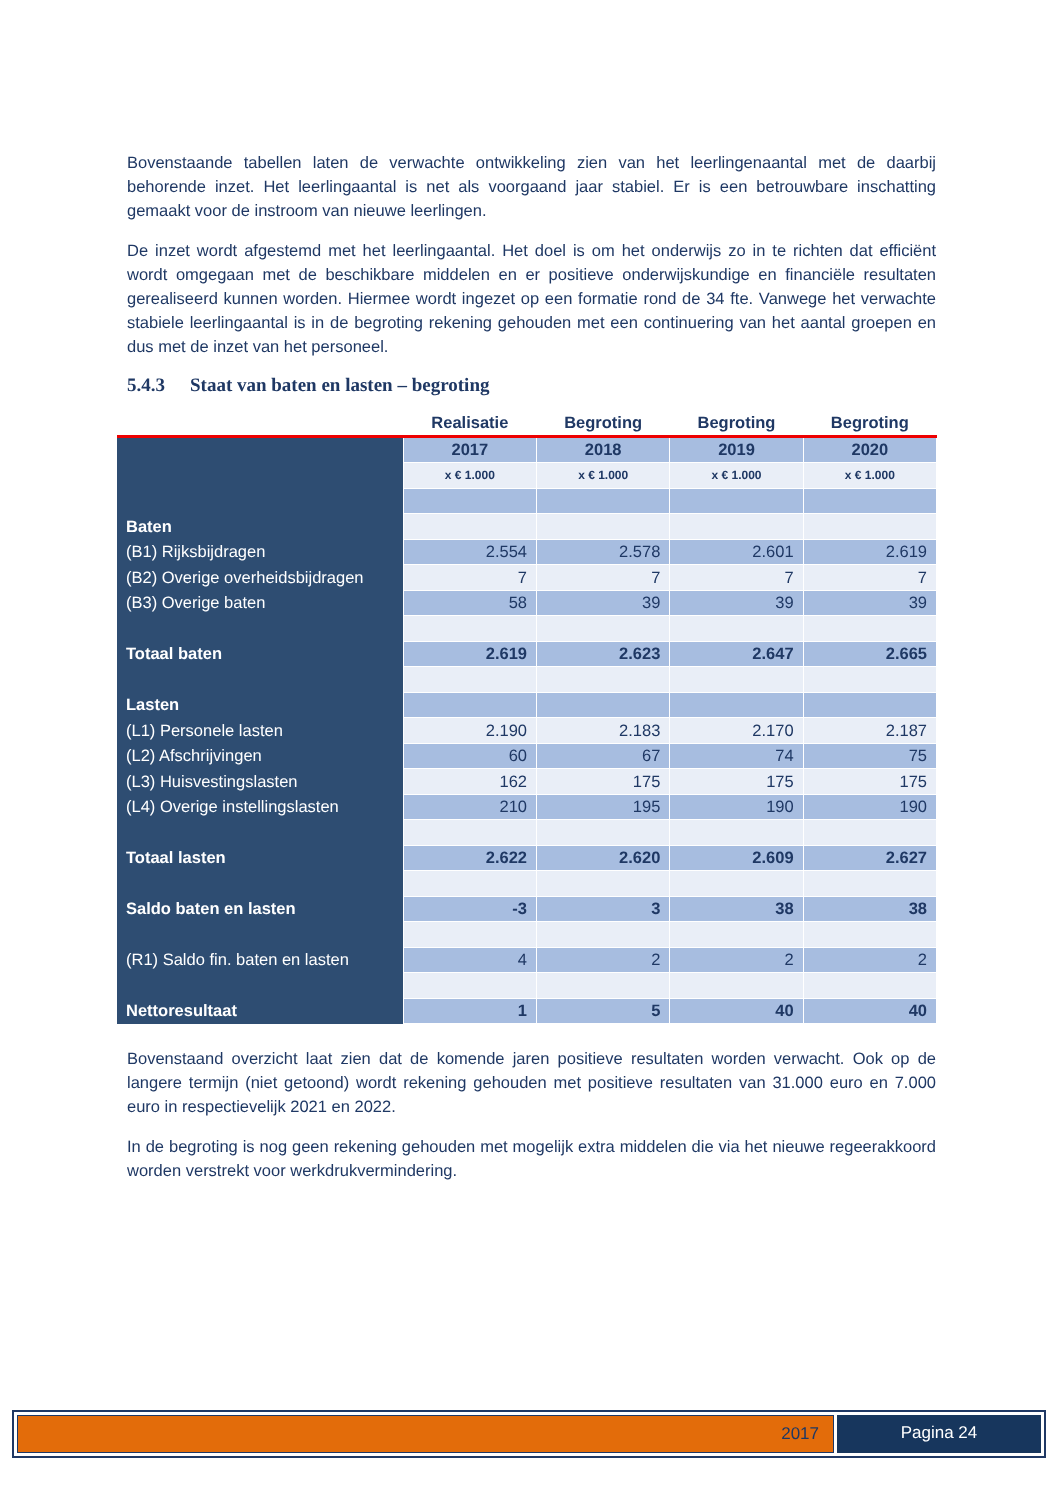Bovenstaande tabellen laten de verwachte ontwikkeling zien van het leerlingenaantal met de daarbij behorende inzet. Het leerlingaantal is net als voorgaand jaar stabiel. Er is een betrouwbare inschatting gemaakt voor de instroom van nieuwe leerlingen.
De inzet wordt afgestemd met het leerlingaantal. Het doel is om het onderwijs zo in te richten dat efficiënt wordt omgegaan met de beschikbare middelen en er positieve onderwijskundige en financiële resultaten gerealiseerd kunnen worden. Hiermee wordt ingezet op een formatie rond de 34 fte. Vanwege het verwachte stabiele leerlingaantal is in de begroting rekening gehouden met een continuering van het aantal groepen en dus met de inzet van het personeel.
5.4.3 Staat van baten en lasten – begroting
| | Realisatie | Begroting | Begroting | Begroting |
| --- | --- | --- | --- | --- |
| | 2017 | 2018 | 2019 | 2020 |
| | x € 1.000 | x € 1.000 | x € 1.000 | x € 1.000 |
| Baten | | | | |
| (B1) Rijksbijdragen | 2.554 | 2.578 | 2.601 | 2.619 |
| (B2) Overige overheidsbijdragen | 7 | 7 | 7 | 7 |
| (B3) Overige baten | 58 | 39 | 39 | 39 |
| Totaal baten | 2.619 | 2.623 | 2.647 | 2.665 |
| Lasten | | | | |
| (L1) Personele lasten | 2.190 | 2.183 | 2.170 | 2.187 |
| (L2) Afschrijvingen | 60 | 67 | 74 | 75 |
| (L3) Huisvestingslasten | 162 | 175 | 175 | 175 |
| (L4) Overige instellingslasten | 210 | 195 | 190 | 190 |
| Totaal lasten | 2.622 | 2.620 | 2.609 | 2.627 |
| Saldo baten en lasten | -3 | 3 | 38 | 38 |
| (R1) Saldo fin. baten en lasten | 4 | 2 | 2 | 2 |
| Nettoresultaat | 1 | 5 | 40 | 40 |
Bovenstaand overzicht laat zien dat de komende jaren positieve resultaten worden verwacht. Ook op de langere termijn (niet getoond) wordt rekening gehouden met positieve resultaten van 31.000 euro en 7.000 euro in respectievelijk 2021 en 2022.
In de begroting is nog geen rekening gehouden met mogelijk extra middelen die via het nieuwe regeerakkoord worden verstrekt voor werkdrukvermindering.
2017 Pagina 24